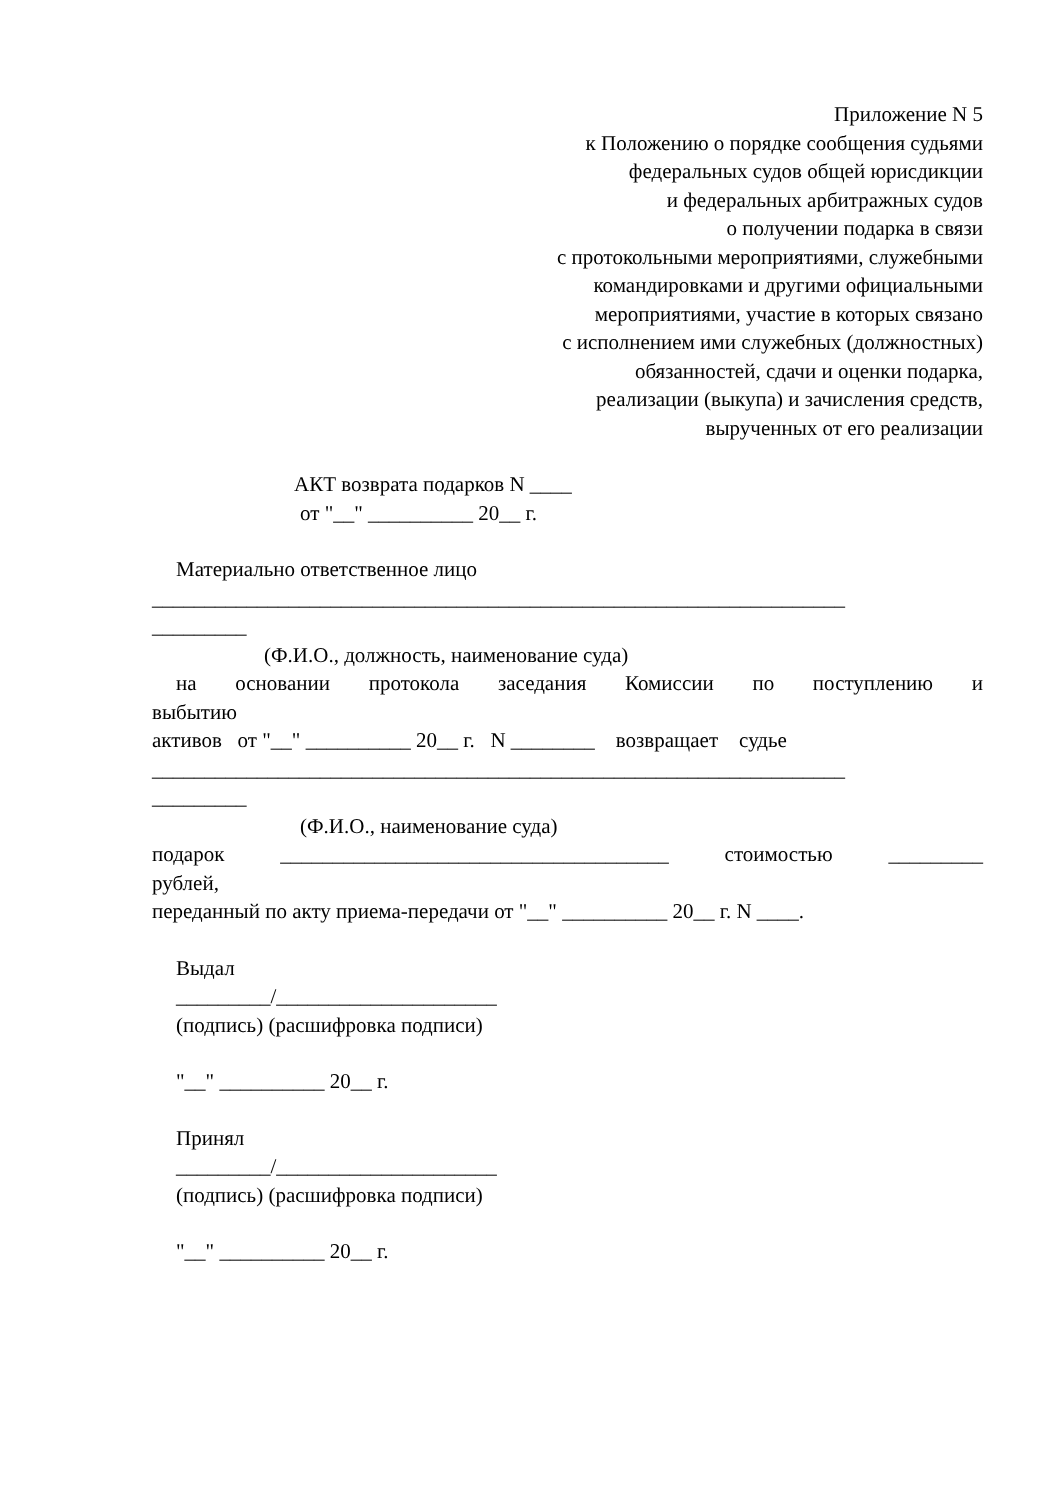Приложение N 5
к Положению о порядке сообщения судьями
федеральных судов общей юрисдикции
и федеральных арбитражных судов
о получении подарка в связи
с протокольными мероприятиями, служебными
командировками и другими официальными
мероприятиями, участие в которых связано
с исполнением ими служебных (должностных)
обязанностей, сдачи и оценки подарка,
реализации (выкупа) и зачисления средств,
вырученных от его реализации
АКТ возврата подарков N ____
от "__" __________ 20__ г.
Материально ответственное лицо
__________________________________________________________________
_________
(Ф.И.О., должность, наименование суда)
на основании протокола заседания Комиссии по поступлению и
выбытию
активов от "__" __________ 20__ г. N ________ возвращает судье
__________________________________________________________________
_________
(Ф.И.О., наименование суда)
подарок _____________________________________ стоимостью _________
рублей,
переданный по акту приема-передачи от "__" __________ 20__ г. N ____.
Выдал
_________/_____________________
(подпись) (расшифровка подписи)
"__" __________ 20__ г.
Принял
_________/_____________________
(подпись) (расшифровка подписи)
"__" __________ 20__ г.